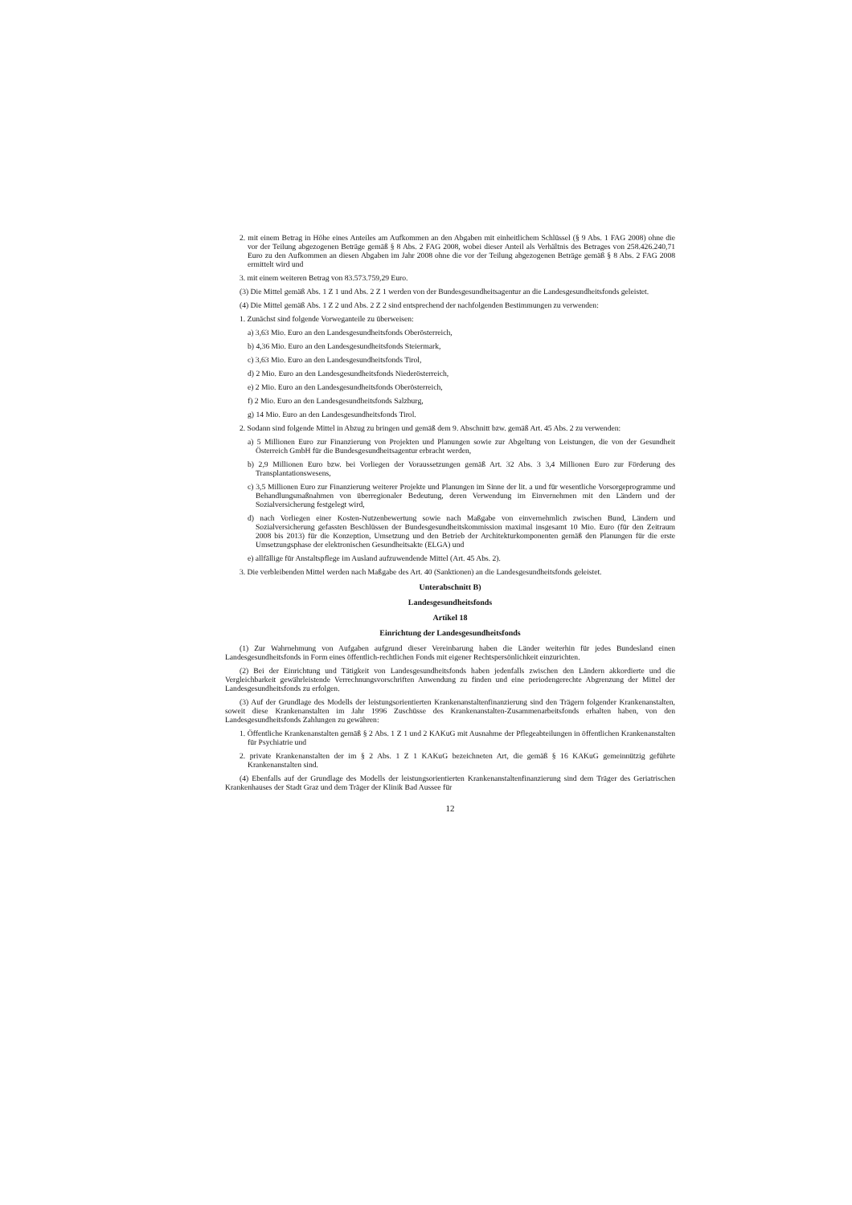2. mit einem Betrag in Höhe eines Anteiles am Aufkommen an den Abgaben mit einheitlichem Schlüssel (§ 9 Abs. 1 FAG 2008) ohne die vor der Teilung abgezogenen Beträge gemäß § 8 Abs. 2 FAG 2008, wobei dieser Anteil als Verhältnis des Betrages von 258.426.240,71 Euro zu den Aufkommen an diesen Abgaben im Jahr 2008 ohne die vor der Teilung abgezogenen Beträge gemäß § 8 Abs. 2 FAG 2008 ermittelt wird und
3. mit einem weiteren Betrag von 83.573.759,29 Euro.
(3) Die Mittel gemäß Abs. 1 Z 1 und Abs. 2 Z 1 werden von der Bundesgesundheitsagentur an die Landesgesundheitsfonds geleistet.
(4) Die Mittel gemäß Abs. 1 Z 2 und Abs. 2 Z 2 sind entsprechend der nachfolgenden Bestimmungen zu verwenden:
1. Zunächst sind folgende Vorweganteile zu überweisen:
a) 3,63 Mio. Euro an den Landesgesundheitsfonds Oberösterreich,
b) 4,36 Mio. Euro an den Landesgesundheitsfonds Steiermark,
c) 3,63 Mio. Euro an den Landesgesundheitsfonds Tirol,
d) 2 Mio. Euro an den Landesgesundheitsfonds Niederösterreich,
e) 2 Mio. Euro an den Landesgesundheitsfonds Oberösterreich,
f) 2 Mio. Euro an den Landesgesundheitsfonds Salzburg,
g) 14 Mio. Euro an den Landesgesundheitsfonds Tirol.
2. Sodann sind folgende Mittel in Abzug zu bringen und gemäß dem 9. Abschnitt bzw. gemäß Art. 45 Abs. 2 zu verwenden:
a) 5 Millionen Euro zur Finanzierung von Projekten und Planungen sowie zur Abgeltung von Leistungen, die von der Gesundheit Österreich GmbH für die Bundesgesundheitsagentur erbracht werden,
b) 2,9 Millionen Euro bzw. bei Vorliegen der Voraussetzungen gemäß Art. 32 Abs. 3 3,4 Millionen Euro zur Förderung des Transplantationswesens,
c) 3,5 Millionen Euro zur Finanzierung weiterer Projekte und Planungen im Sinne der lit. a und für wesentliche Vorsorgeprogramme und Behandlungsmaßnahmen von überregionaler Bedeutung, deren Verwendung im Einvernehmen mit den Ländern und der Sozialversicherung festgelegt wird,
d) nach Vorliegen einer Kosten-Nutzenbewertung sowie nach Maßgabe von einvernehmlich zwischen Bund, Ländern und Sozialversicherung gefassten Beschlüssen der Bundesgesundheitskommission maximal insgesamt 10 Mio. Euro (für den Zeitraum 2008 bis 2013) für die Konzeption, Umsetzung und den Betrieb der Architekturkomponenten gemäß den Planungen für die erste Umsetzungsphase der elektronischen Gesundheitsakte (ELGA) und
e) allfällige für Anstaltspflege im Ausland aufzuwendende Mittel (Art. 45 Abs. 2).
3. Die verbleibenden Mittel werden nach Maßgabe des Art. 40 (Sanktionen) an die Landesgesundheitsfonds geleistet.
Unterabschnitt B)
Landesgesundheitsfonds
Artikel 18
Einrichtung der Landesgesundheitsfonds
(1) Zur Wahrnehmung von Aufgaben aufgrund dieser Vereinbarung haben die Länder weiterhin für jedes Bundesland einen Landesgesundheitsfonds in Form eines öffentlich-rechtlichen Fonds mit eigener Rechtspersönlichkeit einzurichten.
(2) Bei der Einrichtung und Tätigkeit von Landesgesundheitsfonds haben jedenfalls zwischen den Ländern akkordierte und die Vergleichbarkeit gewährleistende Verrechnungsvorschriften Anwendung zu finden und eine periodengerechte Abgrenzung der Mittel der Landesgesundheitsfonds zu erfolgen.
(3) Auf der Grundlage des Modells der leistungsorientierten Krankenanstaltenfinanzierung sind den Trägern folgender Krankenanstalten, soweit diese Krankenanstalten im Jahr 1996 Zuschüsse des Krankenanstalten-Zusammenarbeitsfonds erhalten haben, von den Landesgesundheitsfonds Zahlungen zu gewähren:
1. Öffentliche Krankenanstalten gemäß § 2 Abs. 1 Z 1 und 2 KAKuG mit Ausnahme der Pflegeabteilungen in öffentlichen Krankenanstalten für Psychiatrie und
2. private Krankenanstalten der im § 2 Abs. 1 Z 1 KAKuG bezeichneten Art, die gemäß § 16 KAKuG gemeinnützig geführte Krankenanstalten sind.
(4) Ebenfalls auf der Grundlage des Modells der leistungsorientierten Krankenanstaltenfinanzierung sind dem Träger des Geriatrischen Krankenhauses der Stadt Graz und dem Träger der Klinik Bad Aussee für
12